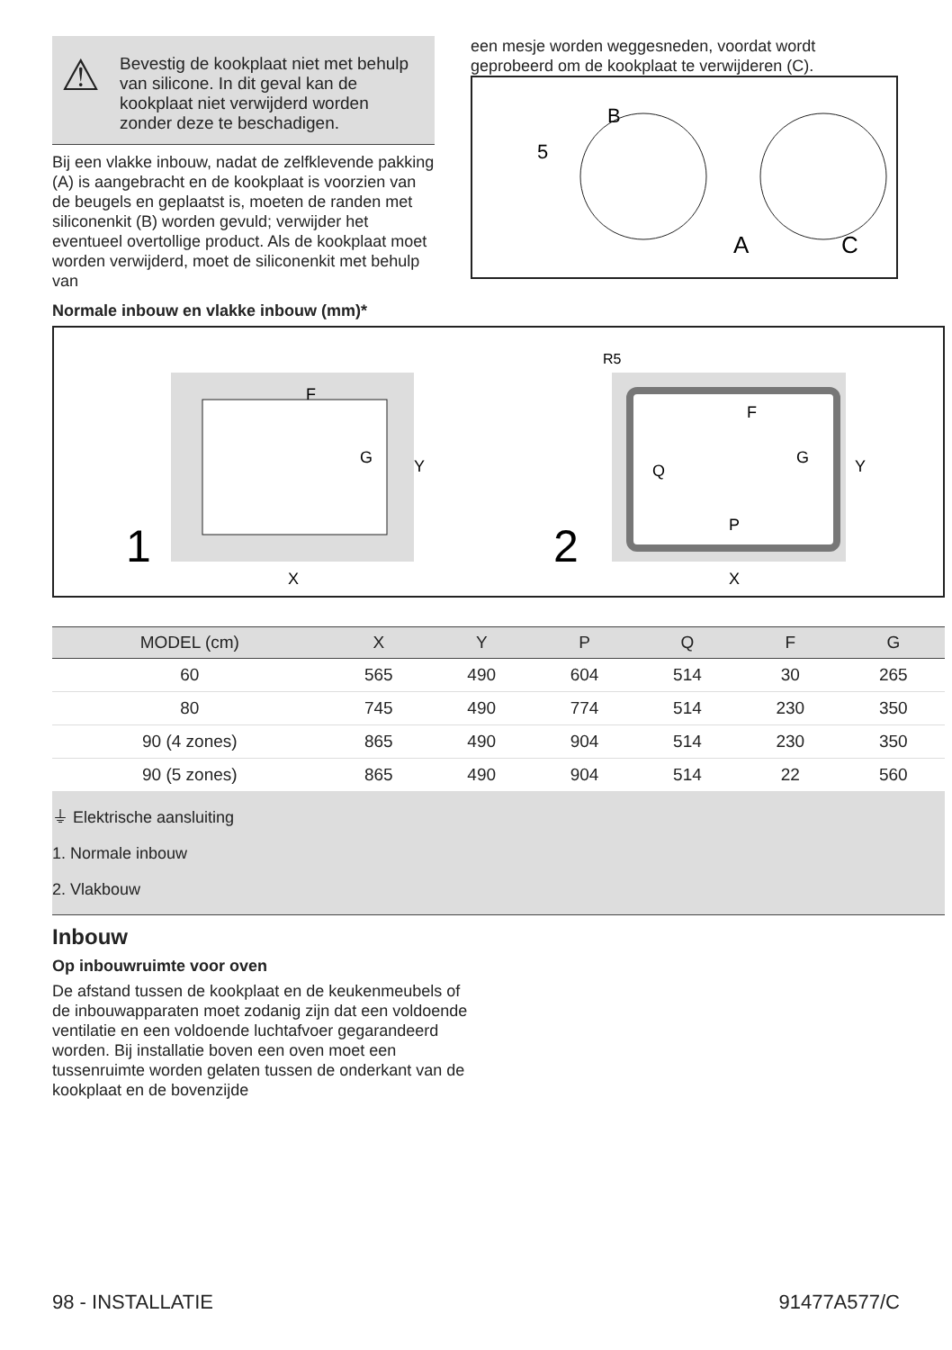⚠
Bevestig de kookplaat niet met behulp van silicone. In dit geval kan de kookplaat niet verwijderd worden zonder deze te beschadigen.
Bij een vlakke inbouw, nadat de zelfklevende pakking (A) is aangebracht en de kookplaat is voorzien van de beugels en geplaatst is, moeten de randen met siliconenkit (B) worden gevuld; verwijder het eventueel overtollige product. Als de kookplaat moet worden verwijderd, moet de siliconenkit met behulp van
een mesje worden weggesneden, voordat wordt geprobeerd om de kookplaat te verwijderen (C).
B
5
A
C
Normale inbouw en vlakke inbouw (mm)*
1
F
G
X
Y
2
R5
F
G
Q
P
X
Y
| MODEL (cm) | X | Y | P | Q | F | G |
| --- | --- | --- | --- | --- | --- | --- |
| 60 | 565 | 490 | 604 | 514 | 30 | 265 |
| 80 | 745 | 490 | 774 | 514 | 230 | 350 |
| 90 (4 zones) | 865 | 490 | 904 | 514 | 230 | 350 |
| 90 (5 zones) | 865 | 490 | 904 | 514 | 22 | 560 |
⏚ Elektrische aansluiting
1. Normale inbouw
2. Vlakbouw
Inbouw
Op inbouwruimte voor oven
De afstand tussen de kookplaat en de keukenmeubels of de inbouwapparaten moet zodanig zijn dat een voldoende ventilatie en een voldoende luchtafvoer gegarandeerd worden. Bij installatie boven een oven moet een tussenruimte worden gelaten tussen de onderkant van de kookplaat en de bovenzijde
98 - INSTALLATIE 91477A577/C